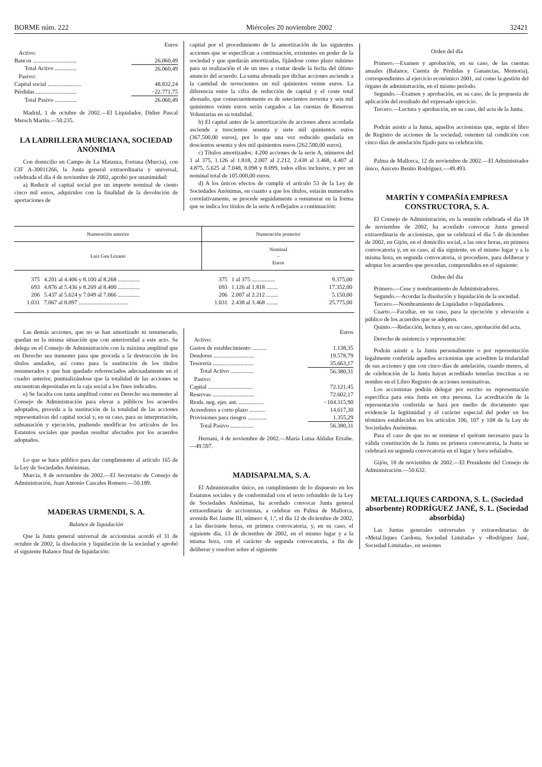BORME núm. 222 Miércoles 20 noviembre 2002 32421
| | Euros |
| Activo: | |
| Bancos .............................. | 26.060,49 |
| Total Activo ............... | 26.060,49 |
| Pasivo: | |
| Capital social ....................... | 48.832,24 |
| Pérdidas ............................ | −22.771,75 |
| Total Pasivo ............... | 26.060,49 |
Madrid, 1 de octubre de 2002.—El Liquidador, Didier Pascal Mersch Martín.—50.235.
LA LADRILLERA MURCIANA, SOCIEDAD ANÓNIMA
Con domicilio en Campo de La Matanza, Fortuna (Murcia), con CIF A-30011266, la Junta general extraordinaria y universal, celebrada el día 4 de noviembre de 2002, aprobó por unanimidad:
a) Reducir el capital social por un importe nominal de ciento cinco mil euros, adquiridos con la finalidad de la devolución de aportaciones de
capital por el procedimiento de la amortización de las siguientes acciones que se especifican a continuación, existentes en poder de la sociedad y que quedarán amortizadas, fijándose como plazo mínimo para su realización el de un mes a contar desde la fecha del último anuncio del acuerdo. La suma abonada por dichas acciones asciende a la cantidad de novecientos un mil quinientos veinte euros. La diferencia entre la cifra de reducción de capital y el coste total abonado, que consecuentemente es de setecientos noventa y seis mil quinientos veinte euros serán cargados a las cuentas de Reservas Voluntarias en su totalidad.
b) El capital antes de la amortización de acciones ahora acordada asciende a trescientos sesenta y siete mil quinientos euros (367.500,00 euros), por lo que una vez reducido quedaría en doscientos sesenta y dos mil quinientos euros (262.500,00 euros).
c) Títulos amortizados: 4.200 acciones de la serie A, números del 1 al 375, 1.126 al 1.818, 2.007 al 2.212, 2.438 al 3.468, 4.407 al 4.875, 5.625 al 7.048, 8.098 y 8.099, todos ellos inclusive, y por un nominal total de 105.000,00 euros.
d) A los únicos efectos de cumplir el artículo 53 de la Ley de Sociedades Anónimas, en cuanto a que los títulos, estarán numerados correlativamente, se procede seguidamente a renumerar en la forma que se indica los títulos de la serie A reflejados a continuación:
| Numeración anterior | | Numeración posterior | | |
| --- | --- | --- | --- | --- |
| Luis Gea Lozano | | Nominal – Euros | | |
| 375 | 4.201 al 4.406 y 8.100 al 8.268 ............... | 375 | 1 al 375 ................ | 9.375,00 |
| 693 | 4.876 al 5.436 y 8.269 al 8.400 ............... | 693 | 1.126 al 1.818 ........ | 17.352,00 |
| 206 | 5.437 al 5.624 y 7.049 al 7.066 ............... | 206 | 2.007 al 2.212 ........ | 5.150,00 |
| 1.031 | 7.067 al 8.097 .................................. | 1.031 | 2.438 al 3.468 ........ | 25.775,00 |
Las demás acciones, que no se han amortizado ni renumerado, quedan en la misma situación que con anterioridad a este acto. Se delega en el Consejo de Administración con la máxima amplitud que en Derecho sea menester para que proceda a la destrucción de los títulos anulados, así como para la sustitución de los títulos renumerados y que han quedado referenciados adecuadamente en el cuadro anterior, puntualizándose que la totalidad de las acciones se encuentran depositadas en la caja social a los fines indicados.
e) Se faculta con tanta amplitud como en Derecho sea menester al Consejo de Administración para elevar a públicos los acuerdos adoptados, proceda a la sustitución de la totalidad de las acciones representativas del capital social y, en su caso, para su interpretación, subsanación y ejecución, pudiendo modificar los artículos de los Estatutos sociales que puedan resultar afectados por los acuerdos adoptados.
Lo que se hace público para dar cumplimiento al artículo 165 de la Ley de Sociedades Anónimas.
Murcia, 8 de noviembre de 2002.—El Secretario de Consejo de Administración, Juan Antonio Cascales Romero.—50.189.
MADERAS URMENDI, S. A.
Balance de liquidación
Que la Junta general universal de accionistas acordó el 31 de octubre de 2002, la disolución y liquidación de la sociedad y aprobó el siguiente Balance final de liquidación:
| | Euros |
| Activo: | |
| Gastos de establecimiento .......... | 1.138,35 |
| Deudores ............................ | 19.578,79 |
| Tesorería ............................ | 35.663,17 |
| Total Activo ................ | 56.380,31 |
| Pasivo: | |
| Capital ............................... | 72.121,45 |
| Reservas ............................. | 72.602,17 |
| Rtods. neg. ejer. ant. ................. | −104.315,90 |
| Acreedores a corto plazo ........... | 14.617,30 |
| Provisiones para riesgos ............. | 1.355,29 |
| Total Pasivo ................ | 56.380,31 |
Hernani, 4 de noviembre de 2002.—María Luisa Aldalur Etxabe.—49.597.
MADISAPALMA, S. A.
El Administrador único, en cumplimiento de lo dispuesto en los Estatutos sociales y de conformidad con el texto refundido de la Ley de Sociedades Anónimas, ha acordado convocar Junta general extraordinaria de accionistas, a celebrar en Palma de Mallorca, avenida Rei Jaume III, número 4, 1.º, el día 12 de diciembre de 2002, a las diecisiete horas, en primera convocatoria, y, en su caso, el siguiente día, 13 de diciembre de 2002, en el mismo lugar y a la misma hora, con el carácter de segunda convocatoria, a fin de deliberar y resolver sobre el siguiente
Orden del día
Primero.—Examen y aprobación, en su caso, de las cuentas anuales (Balance, Cuenta de Pérdidas y Ganancias, Memoria), correspondientes al ejercicio económico 2001, así como la gestión del órgano de administración, en el mismo período.
Segundo.—Examen y aprobación, en su caso, de la propuesta de aplicación del resultado del expresado ejercicio.
Tercero.—Lectura y aprobación, en su caso, del acta de la Junta.
Podrán asistir a la Junta, aquellos accionistas que, según el libro de Registro de acciones de la sociedad, ostenten tal condición con cinco días de antelación fijado para su celebración.
Palma de Mallorca, 12 de noviembre de 2002.—El Administrador único, Aniceto Benito Rodríguez.—49.493.
MARTÍN Y COMPAÑÍA EMPRESA CONSTRUCTORA, S. A.
El Consejo de Administración, en la reunión celebrada el día 18 de noviembre de 2002, ha acordado convocar Junta general extraordinaria de accionistas, que se celebrará el día 5 de diciembre de 2002, en Gijón, en el domicilio social, a las once horas, en primera convocatoria y, en su caso, al día siguiente, en el mismo lugar y a la misma hora, en segunda convocatoria, si procediere, para deliberar y adoptar los acuerdos que procedan, comprendidos en el siguiente:
Orden del día
Primero.—Cese y nombramiento de Administradores.
Segundo.—Acordar la disolución y liquidación de la sociedad.
Tercero.—Nombramiento de Liquidador o liquidadores.
Cuarto.—Facultar, en su caso, para la ejecución y elevación a público de los acuerdos que se adopten.
Quinto.—Redacción, lectura y, en su caso, aprobación del acta.
Derecho de asistencia y representación:
Podrán asistir a la Junta personalmente o por representación legalmente conferida aquellos accionistas que acrediten la titularidad de sus acciones y que con cinco días de antelación, cuando menos, al de celebración de la Junta hayan acreditado tenerlas inscritas a su nombre en el Libro Registro de acciones nominativas.
Los accionistas podrán delegar por escrito su representación especifica para esta Junta en otra persona. La acreditación de la representación conferida se hará por medio de documento que evidencie la legitimidad y el carácter especial del poder en los términos establecidos en los artículos 106, 107 y 108 de la Ley de Sociedades Anónimas.
Para el caso de que no se reuniese el quórum necesario para la válida constitución de la Junta en primera convocatoria, la Junta se celebrará en segunda convocatoria en el lugar y hora señalados.
Gijón, 18 de noviembre de 2002.—El Presidente del Consejo de Administración.—50.632.
METAL.LIQUES CARDONA, S. L. (Sociedad absorbente) RODRÍGUEZ JANÉ, S. L. (Sociedad absorbida)
Las Juntas generales universales y extraordinarias de «Metal.liques Cardona, Sociedad Limitada» y «Rodríguez Jané, Sociedad Limitada», en sesiones